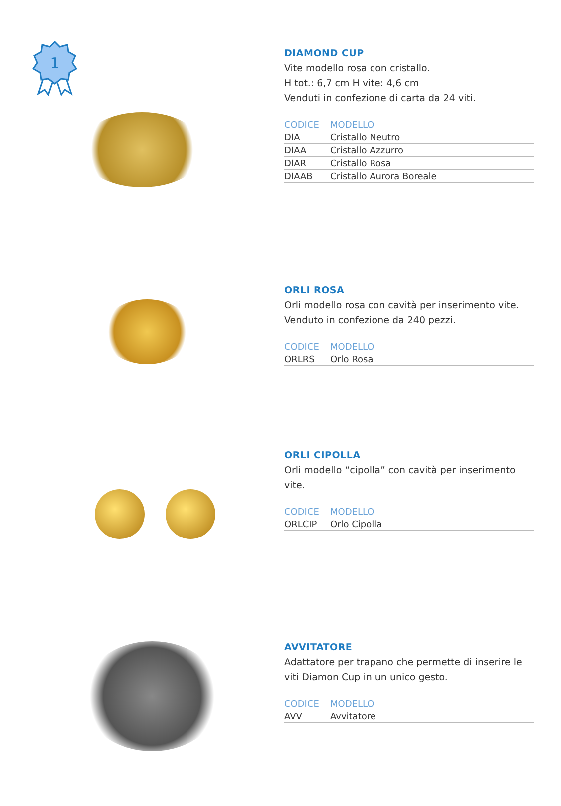1
DIAMOND CUP
Vite modello rosa con cristallo.
H tot.: 6,7 cm H vite: 4,6 cm
Venduti in confezione di carta da 24 viti.
| CODICE | MODELLO |
| --- | --- |
| DIA | Cristallo Neutro |
| DIAA | Cristallo Azzurro |
| DIAR | Cristallo Rosa |
| DIAAB | Cristallo Aurora Boreale |
ORLI ROSA
Orli modello rosa con cavità per inserimento vite.
Venduto in confezione da 240 pezzi.
| CODICE | MODELLO |
| --- | --- |
| ORLRS | Orlo Rosa |
ORLI CIPOLLA
Orli modello “cipolla” con cavità per inserimento vite.
| CODICE | MODELLO |
| --- | --- |
| ORLCIP | Orlo Cipolla |
AVVITATORE
Adattatore per trapano che permette di inserire le viti Diamon Cup in un unico gesto.
| CODICE | MODELLO |
| --- | --- |
| AVV | Avvitatore |